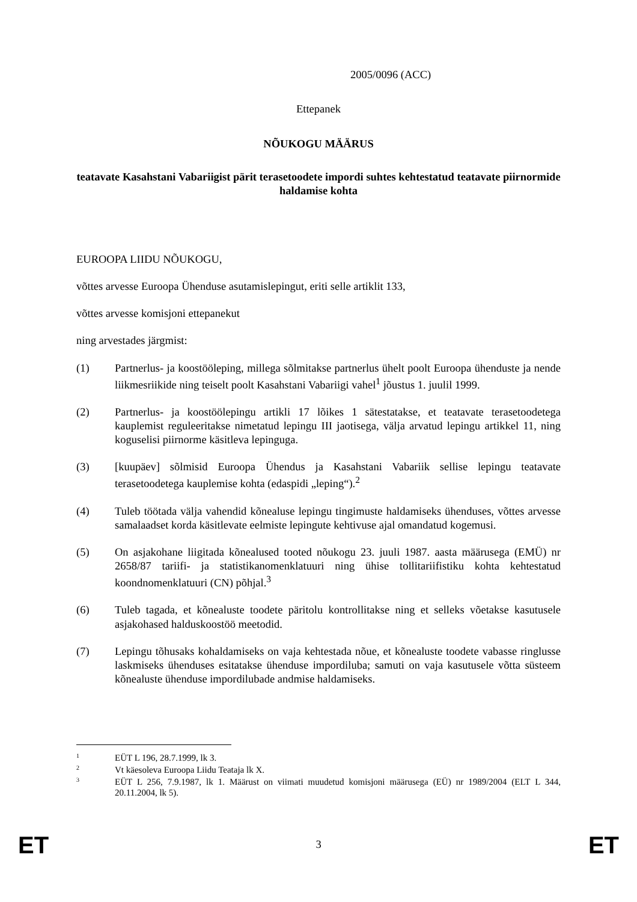2005/0096 (ACC)
Ettepanek
NÕUKOGU MÄÄRUS
teatavate Kasahstani Vabariigist pärit terasetoodete impordi suhtes kehtestatud teatavate piirnormide haldamise kohta
EUROOPA LIIDU NÕUKOGU,
võttes arvesse Euroopa Ühenduse asutamislepingut, eriti selle artiklit 133,
võttes arvesse komisjoni ettepanekut
ning arvestades järgmist:
(1) Partnerlus- ja koostööleping, millega sõlmitakse partnerlus ühelt poolt Euroopa ühenduste ja nende liikmesriikide ning teiselt poolt Kasahstani Vabariigi vahel<sup>1</sup> jõustus 1. juulil 1999.
(2) Partnerlus- ja koostöölepingu artikli 17 lõikes 1 sätestatakse, et teatavate terasetoodetega kauplemist reguleeritakse nimetatud lepingu III jaotisega, välja arvatud lepingu artikkel 11, ning koguselisi piirnorme käsitleva lepinguga.
(3) [kuupäev] sõlmisid Euroopa Ühendus ja Kasahstani Vabariik sellise lepingu teatavate terasetoodetega kauplemise kohta (edaspidi „leping“).<sup>2</sup>
(4) Tuleb töötada välja vahendid kõnealuse lepingu tingimuste haldamiseks ühenduses, võttes arvesse samalaadset korda käsitlevate eelmiste lepingute kehtivuse ajal omandatud kogemusi.
(5) On asjakohane liigitada kõnealused tooted nõukogu 23. juuli 1987. aasta määrusega (EMÜ) nr 2658/87 tariifi- ja statistikanomenklatuuri ning ühise tollitariifistiku kohta kehtestatud koondnomenklatuuri (CN) põhjal.<sup>3</sup>
(6) Tuleb tagada, et kõnealuste toodete päritolu kontrollitakse ning et selleks võetakse kasutusele asjakohased halduskoostöö meetodid.
(7) Lepingu tõhusaks kohaldamiseks on vaja kehtestada nõue, et kõnealuste toodete vabasse ringlusse laskmiseks ühenduses esitatakse ühenduse impordiluba; samuti on vaja kasutusele võtta süsteem kõnealuste ühenduse impordilubade andmise haldamiseks.
<sup>1</sup>
EÜT L 196, 28.7.1999, lk 3.
<sup>2</sup>
Vt käesoleva Euroopa Liidu Teataja lk X.
<sup>3</sup>
EÜT L 256, 7.9.1987, lk 1. Määrust on viimati muudetud komisjoni määrusega (EÜ) nr 1989/2004 (ELT L 344, 20.11.2004, lk 5).
ET 3 ET